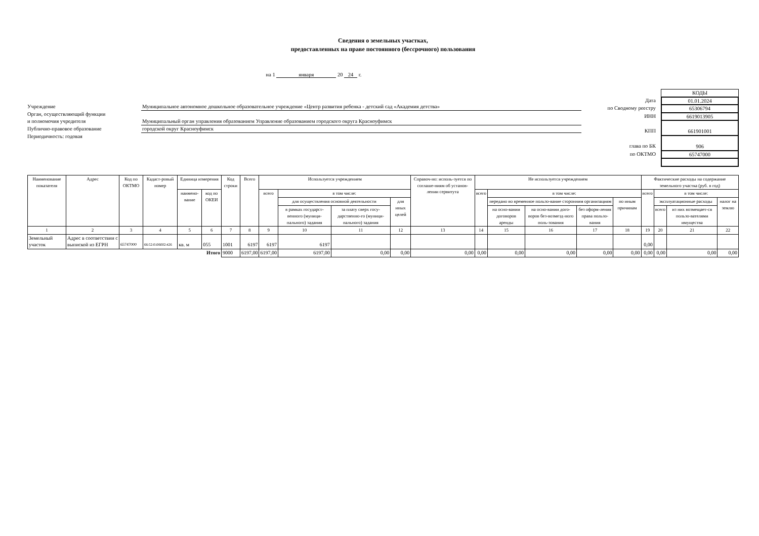Сведения о земельных участках,
предоставленных на праве постоянного (бессрочного) пользования
на 1 января 20 24 г.
Учреждение
Муниципальное автономное дошкольное образовательное учреждение «Центр развития ребенка - детский сад «Академия детства»
Орган, осуществляющий функции
и полномочия учредителя
Муниципальный орган управления образованием Управление образованием городского округа Красноуфимск
Публично-правовое образование
городской округ Красноуфимск
Периодичность: годовая
КОДЫ
Дата
01.01.2024
по Сводному реестру
65306794
ИНН
6619013905
КПП
661901001
глава по БК
906
по ОКТМО
65747000
| Наименование показателя | Адрес | Код по ОКТМО | Кадаст-ровый номер | Единица измерения | | Код строки | Всего | Используется учреждением | | | | Справоч-но: исполь-зуется по соглаше-ниям об установ-лении сервитута | Не используется учреждением | | | | | Фактические расходы на содержание земельного участка (руб. в год) | | | |
| --- | --- | --- | --- | --- | --- | --- | --- | --- | --- | --- | --- | --- | --- | --- | --- | --- | --- | --- | --- | --- | --- |
| | | | | наимено-вание | код по ОКЕИ | | | всего | в том числе: | | | | всего | в том числе: | | | | всего | в том числе: | | |
| | | | | | | | | | для осуществления основной деятельности | | для иных целей | | | передано во временное пользо-вание сторонним организациям | | | по иным причинам | | эксплуатационные расходы | | налог на землю |
| | | | | | | | | | в рамках государст-венного (муници-пального) задания | за плату сверх госу-дарственно-го (муници-пального) задания | | | | на осно-вании договоров аренды | на осно-вании дого-воров без-возмезд-ного поль-зования | без оформ-ления права пользо-вания | | | всего | из них возмещает-ся пользо-вателями имущества | |
| 1 | 2 | 3 | 4 | 5 | 6 | 7 | 8 | 9 | 10 | 11 | 12 | 13 | 14 | 15 | 16 | 17 | 18 | 19 | 20 | 21 | 22 |
| Земельный участок | Адрес в соответствии с выпиской из ЕГРН | 65747000 | 66:52:0106002:426 | кв. м | 055 | 1001 | 6197 | 6197 | 6197 | | | | | | | | | 0,00 | | | |
| Итого | | | | | | 9000 | 6197,00 | 6197,00 | 6197,00 | 0,00 | 0,00 | 0,00 | 0,00 | 0,00 | 0,00 | 0,00 | 0,00 | 0,00 | 0,00 | 0,00 | 0,00 |